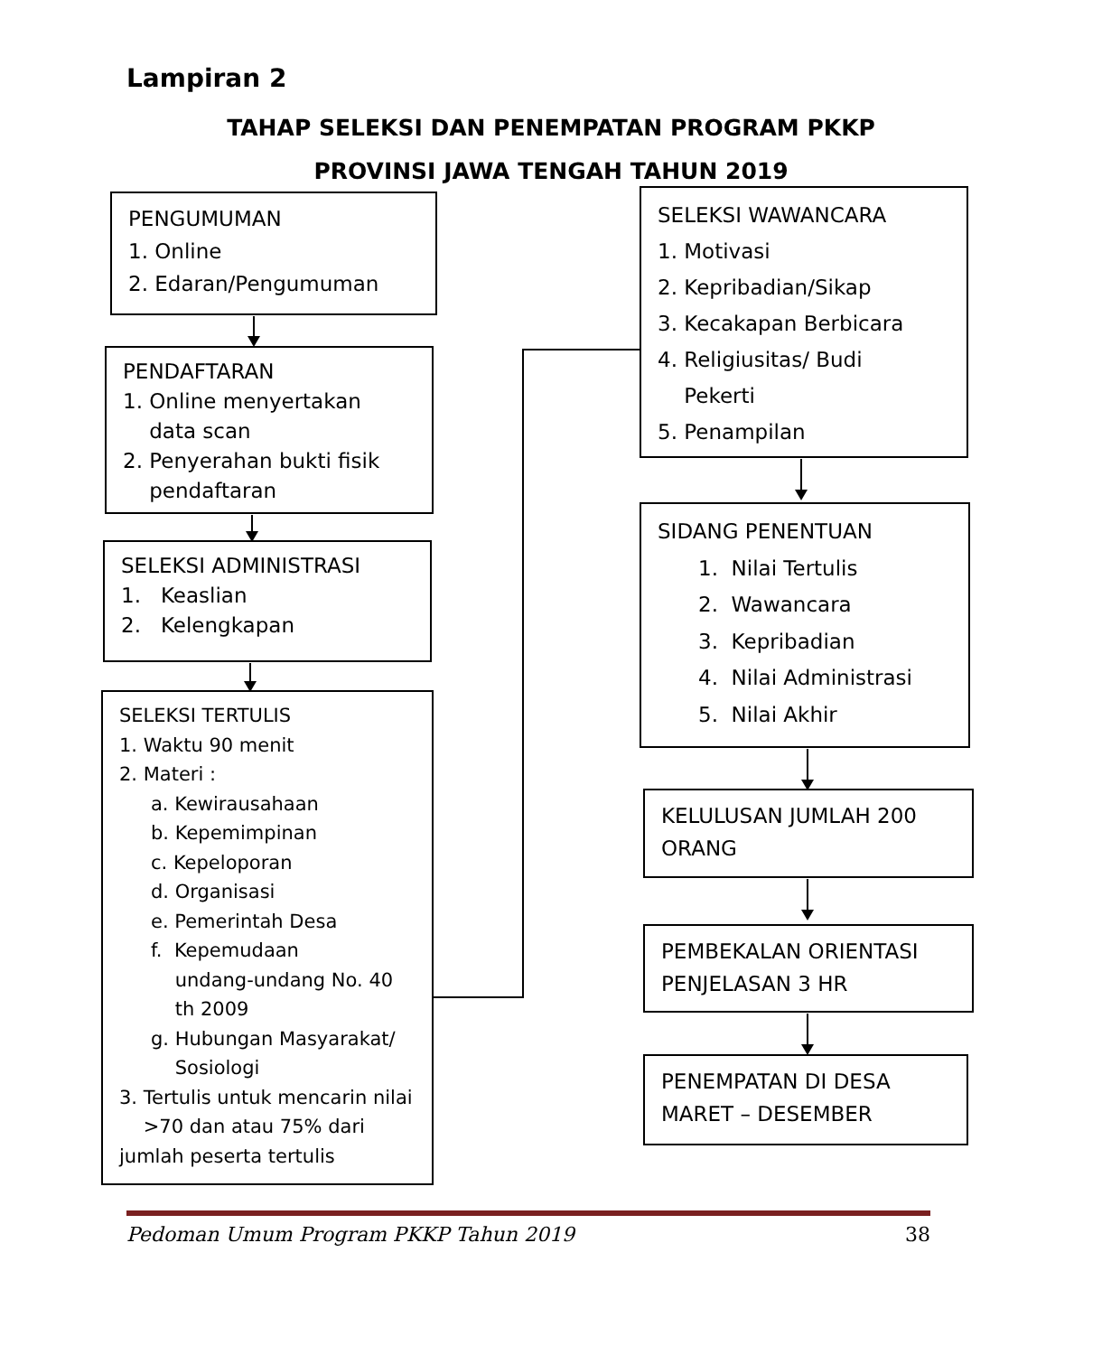Lampiran 2
TAHAP SELEKSI DAN PENEMPATAN PROGRAM PKKP
PROVINSI JAWA TENGAH TAHUN 2019
PENGUMUMAN
1. Online
2. Edaran/Pengumuman
PENDAFTARAN
1. Online menyertakan
data scan
2. Penyerahan bukti fisik
pendaftaran
SELEKSI ADMINISTRASI
1. Keaslian
2. Kelengkapan
SELEKSI TERTULIS
1. Waktu 90 menit
2. Materi :
a. Kewirausahaan
b. Kepemimpinan
c. Kepeloporan
d. Organisasi
e. Pemerintah Desa
f. Kepemudaan
undang-undang No. 40
th 2009
g. Hubungan Masyarakat/
Sosiologi
3. Tertulis untuk mencarin nilai
>70 dan atau 75% dari
jumlah peserta tertulis
SELEKSI WAWANCARA
1. Motivasi
2. Kepribadian/Sikap
3. Kecakapan Berbicara
4. Religiusitas/ Budi
Pekerti
5. Penampilan
SIDANG PENENTUAN
1. Nilai Tertulis
2. Wawancara
3. Kepribadian
4. Nilai Administrasi
5. Nilai Akhir
KELULUSAN JUMLAH 200
ORANG
PEMBEKALAN ORIENTASI
PENJELASAN 3 HR
PENEMPATAN DI DESA
MARET – DESEMBER
Pedoman Umum Program PKKP Tahun 2019 38